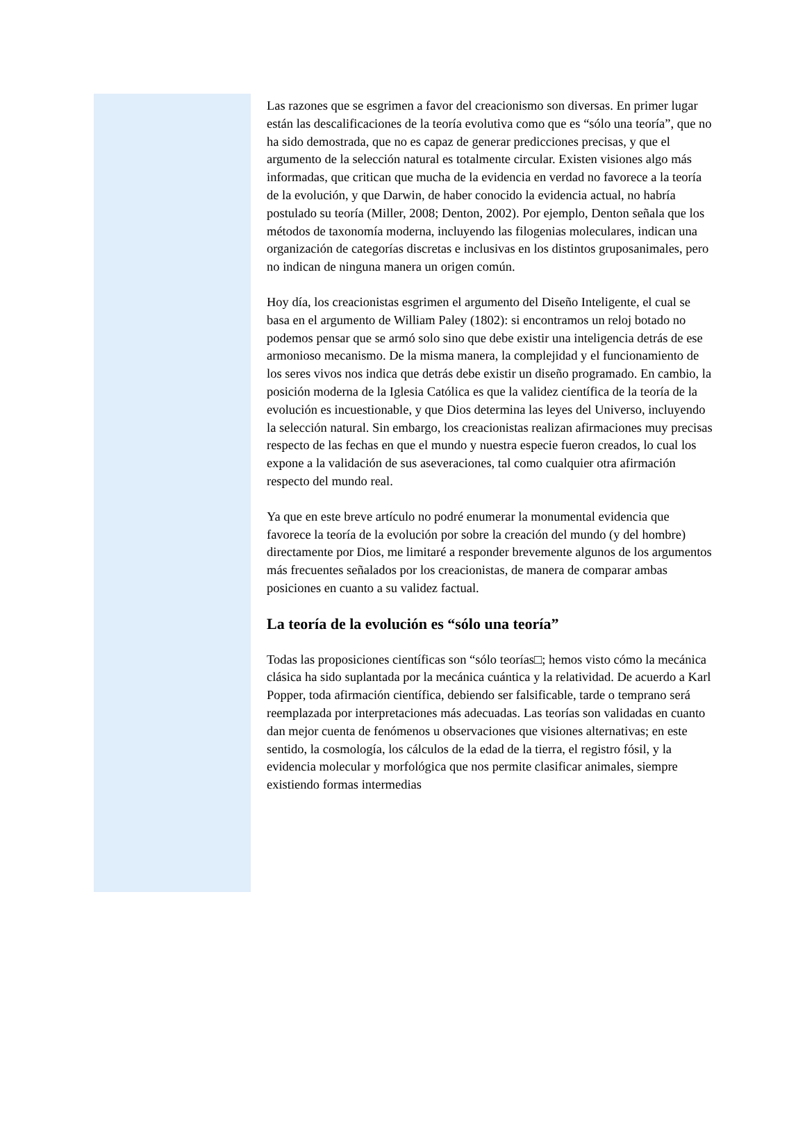Las razones que se esgrimen a favor del creacionismo son diversas. En primer lugar están las descalificaciones de la teoría evolutiva como que es “sólo una teoría”, que no ha sido demostrada, que no es capaz de generar predicciones precisas, y que el argumento de la selección natural es totalmente circular. Existen visiones algo más informadas, que critican que mucha de la evidencia en verdad no favorece a la teoría de la evolución, y que Darwin, de haber conocido la evidencia actual, no habría postulado su teoría (Miller, 2008; Denton, 2002). Por ejemplo, Denton señala que los métodos de taxonomía moderna, incluyendo las filogenias moleculares, indican una organización de categorías discretas e inclusivas en los distintos gruposanimales, pero no indican de ninguna manera un origen común.
Hoy día, los creacionistas esgrimen el argumento del Diseño Inteligente, el cual se basa en el argumento de William Paley (1802): si encontramos un reloj botado no podemos pensar que se armó solo sino que debe existir una inteligencia detrás de ese armonioso mecanismo. De la misma manera, la complejidad y el funcionamiento de los seres vivos nos indica que detrás debe existir un diseño programado. En cambio, la posición moderna de la Iglesia Católica es que la validez científica de la teoría de la evolución es incuestionable, y que Dios determina las leyes del Universo, incluyendo la selección natural. Sin embargo, los creacionistas realizan afirmaciones muy precisas respecto de las fechas en que el mundo y nuestra especie fueron creados, lo cual los expone a la validación de sus aseveraciones, tal como cualquier otra afirmación respecto del mundo real.
Ya que en este breve artículo no podré enumerar la monumental evidencia que favorece la teoría de la evolución por sobre la creación del mundo (y del hombre) directamente por Dios, me limitaré a responder brevemente algunos de los argumentos más frecuentes señalados por los creacionistas, de manera de comparar ambas posiciones en cuanto a su validez factual.
La teoría de la evolución es “sólo una teoría”
Todas las proposiciones científicas son “sólo teorías□; hemos visto cómo la mecánica clásica ha sido suplantada por la mecánica cuántica y la relatividad. De acuerdo a Karl Popper, toda afirmación científica, debiendo ser falsificable, tarde o temprano será reemplazada por interpretaciones más adecuadas. Las teorías son validadas en cuanto dan mejor cuenta de fenómenos u observaciones que visiones alternativas; en este sentido, la cosmología, los cálculos de la edad de la tierra, el registro fósil, y la evidencia molecular y morfológica que nos permite clasificar animales, siempre existiendo formas intermedias